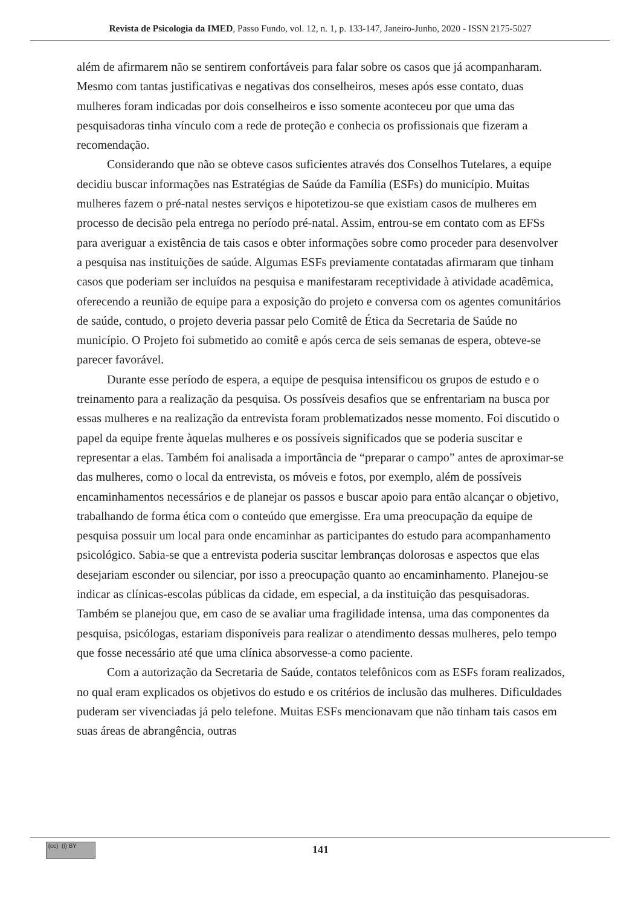Revista de Psicologia da IMED, Passo Fundo, vol. 12, n. 1, p. 133-147, Janeiro-Junho, 2020 - ISSN 2175-5027
além de afirmarem não se sentirem confortáveis para falar sobre os casos que já acompanharam. Mesmo com tantas justificativas e negativas dos conselheiros, meses após esse contato, duas mulheres foram indicadas por dois conselheiros e isso somente aconteceu por que uma das pesquisadoras tinha vínculo com a rede de proteção e conhecia os profissionais que fizeram a recomendação.
Considerando que não se obteve casos suficientes através dos Conselhos Tutelares, a equipe decidiu buscar informações nas Estratégias de Saúde da Família (ESFs) do município. Muitas mulheres fazem o pré-natal nestes serviços e hipotetizou-se que existiam casos de mulheres em processo de decisão pela entrega no período pré-natal. Assim, entrou-se em contato com as EFSs para averiguar a existência de tais casos e obter informações sobre como proceder para desenvolver a pesquisa nas instituições de saúde. Algumas ESFs previamente contatadas afirmaram que tinham casos que poderiam ser incluídos na pesquisa e manifestaram receptividade à atividade acadêmica, oferecendo a reunião de equipe para a exposição do projeto e conversa com os agentes comunitários de saúde, contudo, o projeto deveria passar pelo Comitê de Ética da Secretaria de Saúde no município. O Projeto foi submetido ao comitê e após cerca de seis semanas de espera, obteve-se parecer favorável.
Durante esse período de espera, a equipe de pesquisa intensificou os grupos de estudo e o treinamento para a realização da pesquisa. Os possíveis desafios que se enfrentariam na busca por essas mulheres e na realização da entrevista foram problematizados nesse momento. Foi discutido o papel da equipe frente àquelas mulheres e os possíveis significados que se poderia suscitar e representar a elas. Também foi analisada a importância de “preparar o campo” antes de aproximar-se das mulheres, como o local da entrevista, os móveis e fotos, por exemplo, além de possíveis encaminhamentos necessários e de planejar os passos e buscar apoio para então alcançar o objetivo, trabalhando de forma ética com o conteúdo que emergisse. Era uma preocupação da equipe de pesquisa possuir um local para onde encaminhar as participantes do estudo para acompanhamento psicológico. Sabia-se que a entrevista poderia suscitar lembranças dolorosas e aspectos que elas desejariam esconder ou silenciar, por isso a preocupação quanto ao encaminhamento. Planejou-se indicar as clínicas-escolas públicas da cidade, em especial, a da instituição das pesquisadoras. Também se planejou que, em caso de se avaliar uma fragilidade intensa, uma das componentes da pesquisa, psicólogas, estariam disponíveis para realizar o atendimento dessas mulheres, pelo tempo que fosse necessário até que uma clínica absorvesse-a como paciente.
Com a autorização da Secretaria de Saúde, contatos telefônicos com as ESFs foram realizados, no qual eram explicados os objetivos do estudo e os critérios de inclusão das mulheres. Dificuldades puderam ser vivenciadas já pelo telefone. Muitas ESFs mencionavam que não tinham tais casos em suas áreas de abrangência, outras
(cc) (i) BY
141